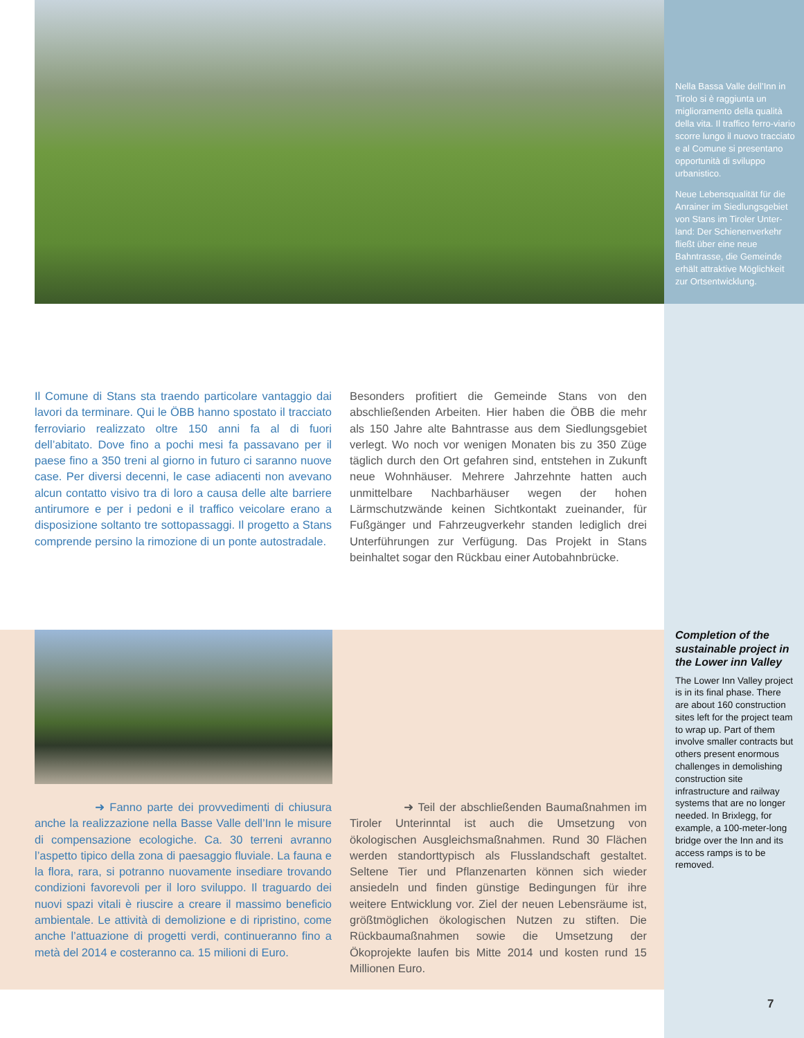Nella Bassa Valle dell’Inn in Tirolo si è raggiunta un miglioramento della qualità della vita. Il traffico ferro-viario scorre lungo il nuovo tracciato e al Comune si presentano opportunità di sviluppo urbanistico.
Neue Lebensqualität für die Anrainer im Siedlungsgebiet von Stans im Tiroler Unter-land: Der Schienenverkehr fließt über eine neue Bahntrasse, die Gemeinde erhält attraktive Möglichkeit zur Ortsentwicklung.
Il Comune di Stans sta traendo particolare vantaggio dai lavori da terminare. Qui le ÖBB hanno spostato il tracciato ferroviario realizzato oltre 150 anni fa al di fuori dell’abitato. Dove fino a pochi mesi fa passavano per il paese fino a 350 treni al giorno in futuro ci saranno nuove case. Per diversi decenni, le case adiacenti non avevano alcun contatto visivo tra di loro a causa delle alte barriere antirumore e per i pedoni e il traffico veicolare erano a disposizione soltanto tre sottopassaggi. Il progetto a Stans comprende persino la rimozione di un ponte autostradale.
Besonders profitiert die Gemeinde Stans von den abschließenden Arbeiten. Hier haben die ÖBB die mehr als 150 Jahre alte Bahntrasse aus dem Siedlungsgebiet verlegt. Wo noch vor wenigen Monaten bis zu 350 Züge täglich durch den Ort gefahren sind, entstehen in Zukunft neue Wohnhäuser. Mehrere Jahrzehnte hatten auch unmittelbare Nachbarhäuser wegen der hohen Lärmschutzwände keinen Sichtkontakt zueinander, für Fußgänger und Fahrzeugverkehr standen lediglich drei Unterführungen zur Verfügung. Das Projekt in Stans beinhaltet sogar den Rückbau einer Autobahnbrücke.
➜ Fanno parte dei provvedimenti di chiusura anche la realizzazione nella Basse Valle dell’Inn le misure di compensazione ecologiche. Ca. 30 terreni avranno l’aspetto tipico della zona di paesaggio fluviale. La fauna e la flora, rara, si potranno nuovamente insediare trovando condizioni favorevoli per il loro sviluppo. Il traguardo dei nuovi spazi vitali è riuscire a creare il massimo beneficio ambientale. Le attività di demolizione e di ripristino, come anche l’attuazione di progetti verdi, continueranno fino a metà del 2014 e costeranno ca. 15 milioni di Euro.
➜ Teil der abschließenden Baumaßnahmen im Tiroler Unterinntal ist auch die Umsetzung von ökologischen Ausgleichsmaßnahmen. Rund 30 Flächen werden standorttypisch als Flusslandschaft gestaltet. Seltene Tier und Pflanzenarten können sich wieder ansiedeln und finden günstige Bedingungen für ihre weitere Entwicklung vor. Ziel der neuen Lebensräume ist, größtmöglichen ökologischen Nutzen zu stiften. Die Rückbaumaßnahmen sowie die Umsetzung der Ökoprojekte laufen bis Mitte 2014 und kosten rund 15 Millionen Euro.
Completion of the sustainable project in the Lower inn Valley
The Lower Inn Valley project is in its final phase. There are about 160 construction sites left for the project team to wrap up. Part of them involve smaller contracts but others present enormous challenges in demolishing construction site infrastructure and railway systems that are no longer needed. In Brixlegg, for example, a 100-meter-long bridge over the Inn and its access ramps is to be removed.
7